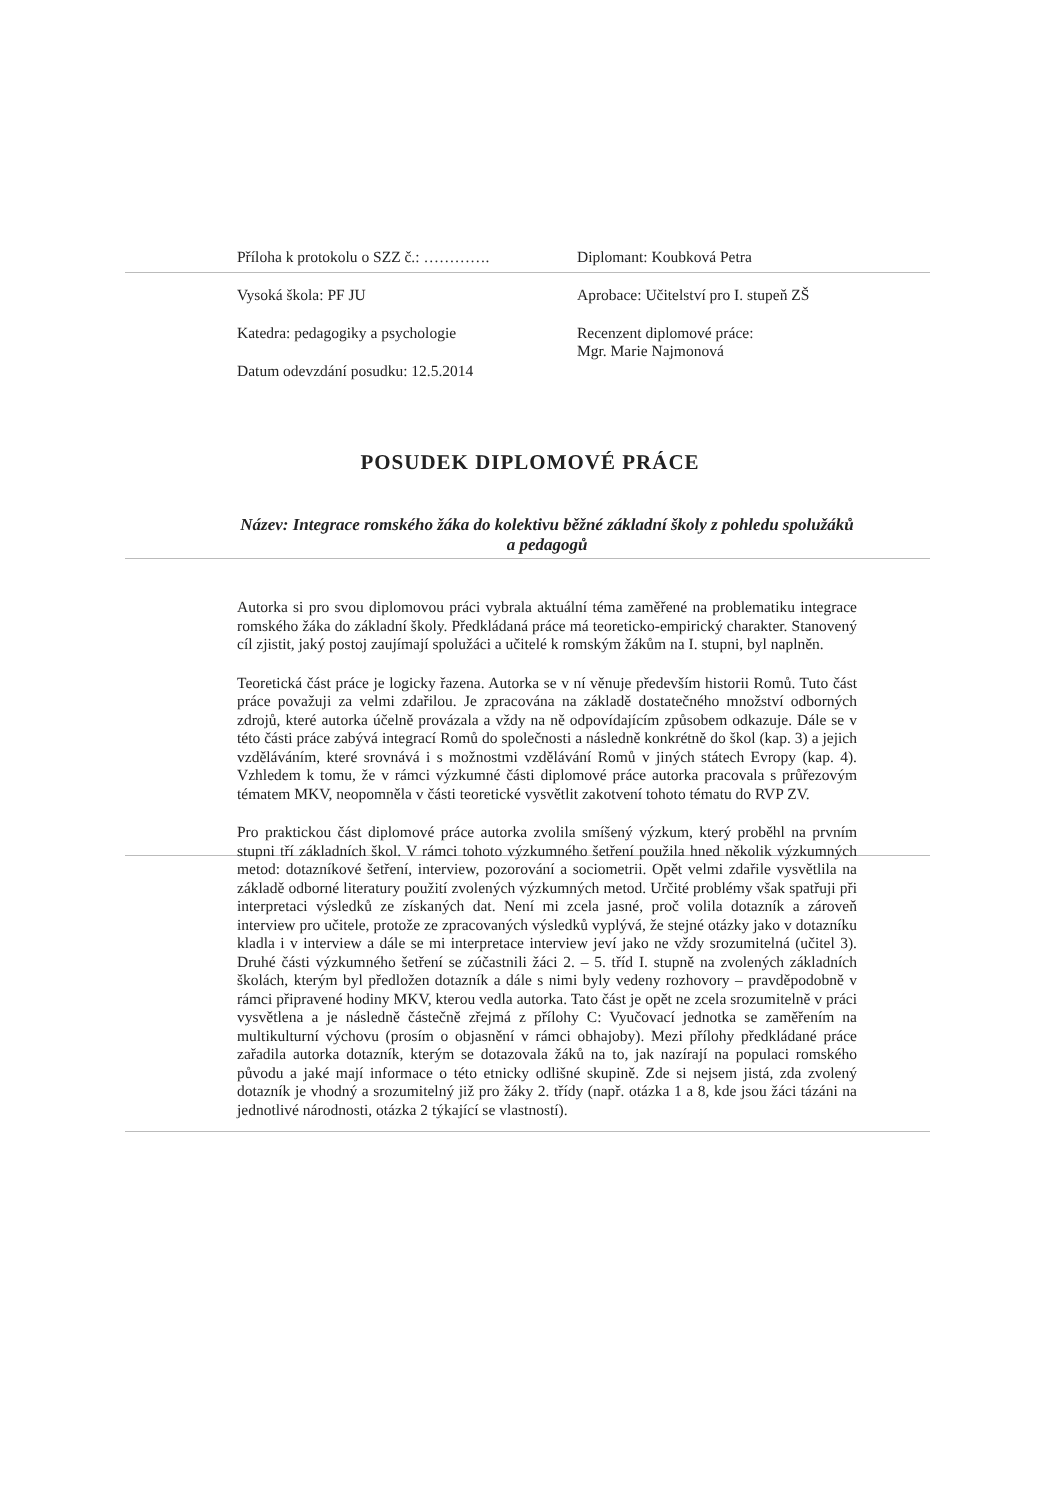Příloha k protokolu o SZZ č.: ………….
Vysoká škola: PF JU
Katedra: pedagogiky a psychologie
Datum odevzdání posudku: 12.5.2014
Diplomant: Koubková Petra
Aprobace: Učitelství pro I. stupeň ZŠ
Recenzent diplomové práce:
Mgr. Marie Najmonová
POSUDEK DIPLOMOVÉ PRÁCE
Název: Integrace romského žáka do kolektivu běžné základní školy z pohledu spolužáků a pedagogů
Autorka si pro svou diplomovou práci vybrala aktuální téma zaměřené na problematiku integrace romského žáka do základní školy. Předkládaná práce má teoreticko-empirický charakter. Stanovený cíl zjistit, jaký postoj zaujímají spolužáci a učitelé k romským žákům na I. stupni, byl naplněn.
Teoretická část práce je logicky řazena. Autorka se v ní věnuje především historii Romů. Tuto část práce považuji za velmi zdařilou. Je zpracována na základě dostatečného množství odborných zdrojů, které autorka účelně provázala a vždy na ně odpovídajícím způsobem odkazuje. Dále se v této části práce zabývá integrací Romů do společnosti a následně konkrétně do škol (kap. 3) a jejich vzděláváním, které srovnává i s možnostmi vzdělávání Romů v jiných státech Evropy (kap. 4). Vzhledem k tomu, že v rámci výzkumné části diplomové práce autorka pracovala s průřezovým tématem MKV, neopomněla v části teoretické vysvětlit zakotvení tohoto tématu do RVP ZV.
Pro praktickou část diplomové práce autorka zvolila smíšený výzkum, který proběhl na prvním stupni tří základních škol. V rámci tohoto výzkumného šetření použila hned několik výzkumných metod: dotazníkové šetření, interview, pozorování a sociometrii. Opět velmi zdařile vysvětlila na základě odborné literatury použití zvolených výzkumných metod. Určité problémy však spatřuji při interpretaci výsledků ze získaných dat. Není mi zcela jasné, proč volila dotazník a zároveň interview pro učitele, protože ze zpracovaných výsledků vyplývá, že stejné otázky jako v dotazníku kladla i v interview a dále se mi interpretace interview jeví jako ne vždy srozumitelná (učitel 3). Druhé části výzkumného šetření se zúčastnili žáci 2. – 5. tříd I. stupně na zvolených základních školách, kterým byl předložen dotazník a dále s nimi byly vedeny rozhovory – pravděpodobně v rámci připravené hodiny MKV, kterou vedla autorka. Tato část je opět ne zcela srozumitelně v práci vysvětlena a je následně částečně zřejmá z přílohy C: Vyučovací jednotka se zaměřením na multikulturní výchovu (prosím o objasnění v rámci obhajoby). Mezi přílohy předkládané práce zařadila autorka dotazník, kterým se dotazovala žáků na to, jak nazírají na populaci romského původu a jaké mají informace o této etnicky odlišné skupině. Zde si nejsem jistá, zda zvolený dotazník je vhodný a srozumitelný již pro žáky 2. třídy (např. otázka 1 a 8, kde jsou žáci tázáni na jednotlivé národnosti, otázka 2 týkající se vlastností).